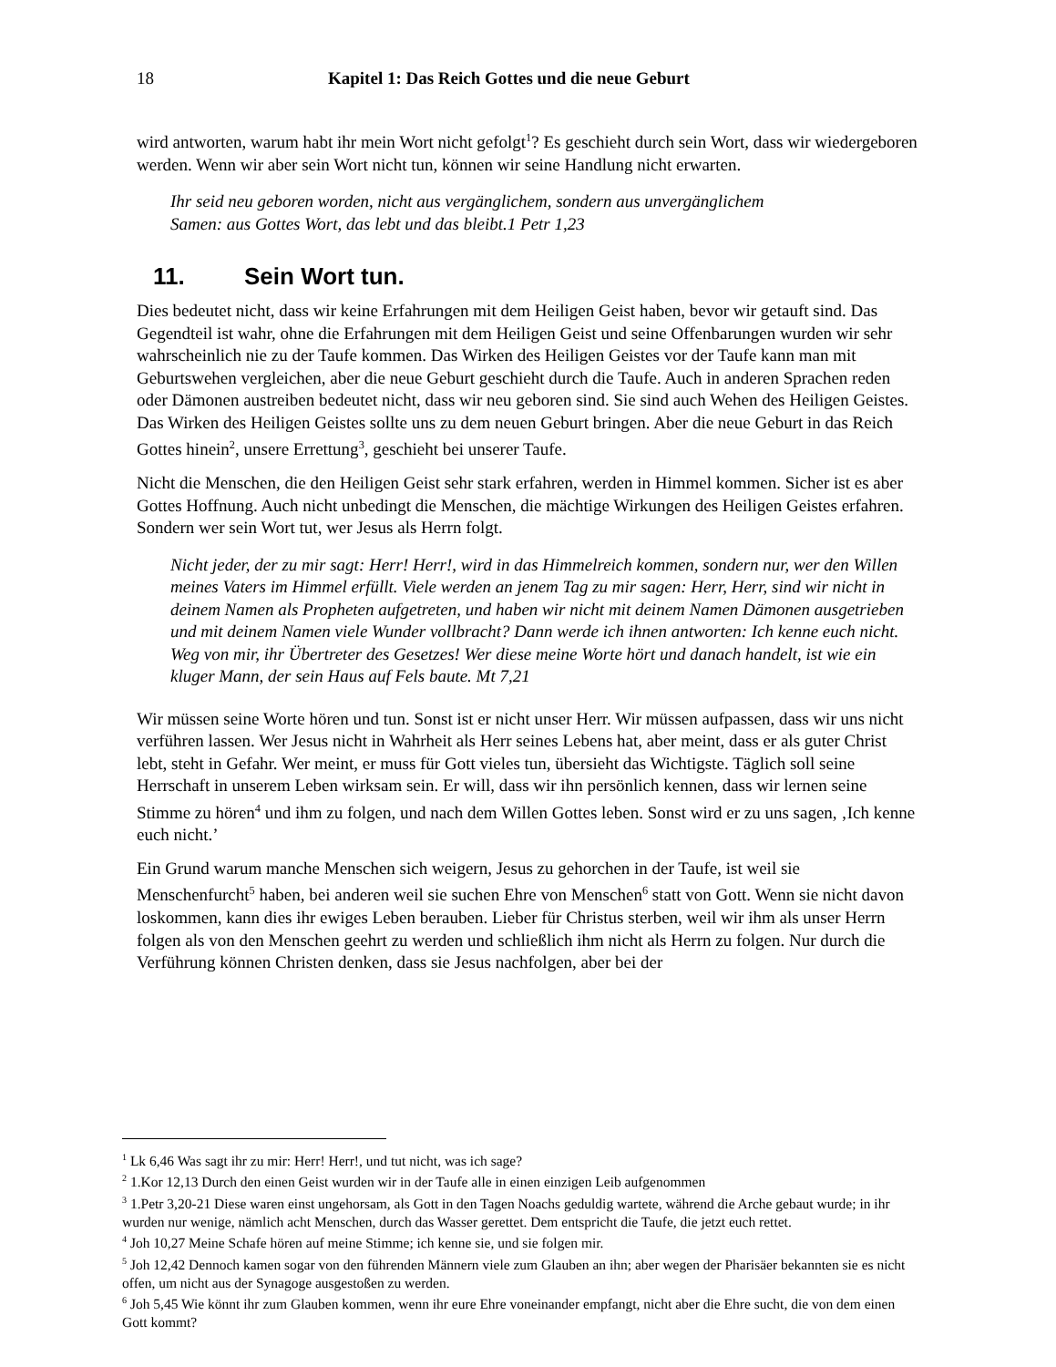18 Kapitel 1: Das Reich Gottes und die neue Geburt
wird antworten, warum habt ihr mein Wort nicht gefolgt<sup>1</sup>? Es geschieht durch sein Wort, dass wir wiedergeboren werden. Wenn wir aber sein Wort nicht tun, können wir seine Handlung nicht erwarten.
Ihr seid neu geboren worden, nicht aus vergänglichem, sondern aus unvergänglichem
Samen: aus Gottes Wort, das lebt und das bleibt.1 Petr 1,23
11. Sein Wort tun.
Dies bedeutet nicht, dass wir keine Erfahrungen mit dem Heiligen Geist haben, bevor wir getauft sind. Das Gegendteil ist wahr, ohne die Erfahrungen mit dem Heiligen Geist und seine Offenbarungen wurden wir sehr wahrscheinlich nie zu der Taufe kommen. Das Wirken des Heiligen Geistes vor der Taufe kann man mit Geburtswehen vergleichen, aber die neue Geburt geschieht durch die Taufe. Auch in anderen Sprachen reden oder Dämonen austreiben bedeutet nicht, dass wir neu geboren sind. Sie sind auch Wehen des Heiligen Geistes. Das Wirken des Heiligen Geistes sollte uns zu dem neuen Geburt bringen. Aber die neue Geburt in das Reich Gottes hinein<sup>2</sup>, unsere Errettung<sup>3</sup>, geschieht bei unserer Taufe.
Nicht die Menschen, die den Heiligen Geist sehr stark erfahren, werden in Himmel kommen. Sicher ist es aber Gottes Hoffnung. Auch nicht unbedingt die Menschen, die mächtige Wirkungen des Heiligen Geistes erfahren. Sondern wer sein Wort tut, wer Jesus als Herrn folgt.
Nicht jeder, der zu mir sagt: Herr! Herr!, wird in das Himmelreich kommen, sondern nur, wer den Willen meines Vaters im Himmel erfüllt. Viele werden an jenem Tag zu mir sagen: Herr, Herr, sind wir nicht in deinem Namen als Propheten aufgetreten, und haben wir nicht mit deinem Namen Dämonen ausgetrieben und mit deinem Namen viele Wunder vollbracht? Dann werde ich ihnen antworten: Ich kenne euch nicht. Weg von mir, ihr Übertreter des Gesetzes! Wer diese meine Worte hört und danach handelt, ist wie ein kluger Mann, der sein Haus auf Fels baute. Mt 7,21
Wir müssen seine Worte hören und tun. Sonst ist er nicht unser Herr. Wir müssen aufpassen, dass wir uns nicht verführen lassen. Wer Jesus nicht in Wahrheit als Herr seines Lebens hat, aber meint, dass er als guter Christ lebt, steht in Gefahr. Wer meint, er muss für Gott vieles tun, übersieht das Wichtigste. Täglich soll seine Herrschaft in unserem Leben wirksam sein. Er will, dass wir ihn persönlich kennen, dass wir lernen seine Stimme zu hören<sup>4</sup> und ihm zu folgen, und nach dem Willen Gottes leben. Sonst wird er zu uns sagen, ‚Ich kenne euch nicht.’
Ein Grund warum manche Menschen sich weigern, Jesus zu gehorchen in der Taufe, ist weil sie Menschenfurcht<sup>5</sup> haben, bei anderen weil sie suchen Ehre von Menschen<sup>6</sup> statt von Gott. Wenn sie nicht davon loskommen, kann dies ihr ewiges Leben berauben. Lieber für Christus sterben, weil wir ihm als unser Herrn folgen als von den Menschen geehrt zu werden und schließlich ihm nicht als Herrn zu folgen. Nur durch die Verführung können Christen denken, dass sie Jesus nachfolgen, aber bei der
<sup>1</sup> Lk 6,46 Was sagt ihr zu mir: Herr! Herr!, und tut nicht, was ich sage?
<sup>2</sup> 1.Kor 12,13 Durch den einen Geist wurden wir in der Taufe alle in einen einzigen Leib aufgenommen
<sup>3</sup> 1.Petr 3,20-21 Diese waren einst ungehorsam, als Gott in den Tagen Noachs geduldig wartete, während die Arche gebaut wurde; in ihr wurden nur wenige, nämlich acht Menschen, durch das Wasser gerettet. Dem entspricht die Taufe, die jetzt euch rettet.
<sup>4</sup> Joh 10,27 Meine Schafe hören auf meine Stimme; ich kenne sie, und sie folgen mir.
<sup>5</sup> Joh 12,42 Dennoch kamen sogar von den führenden Männern viele zum Glauben an ihn; aber wegen der Pharisäer bekannten sie es nicht offen, um nicht aus der Synagoge ausgestoßen zu werden.
<sup>6</sup> Joh 5,45 Wie könnt ihr zum Glauben kommen, wenn ihr eure Ehre voneinander empfangt, nicht aber die Ehre sucht, die von dem einen Gott kommt?